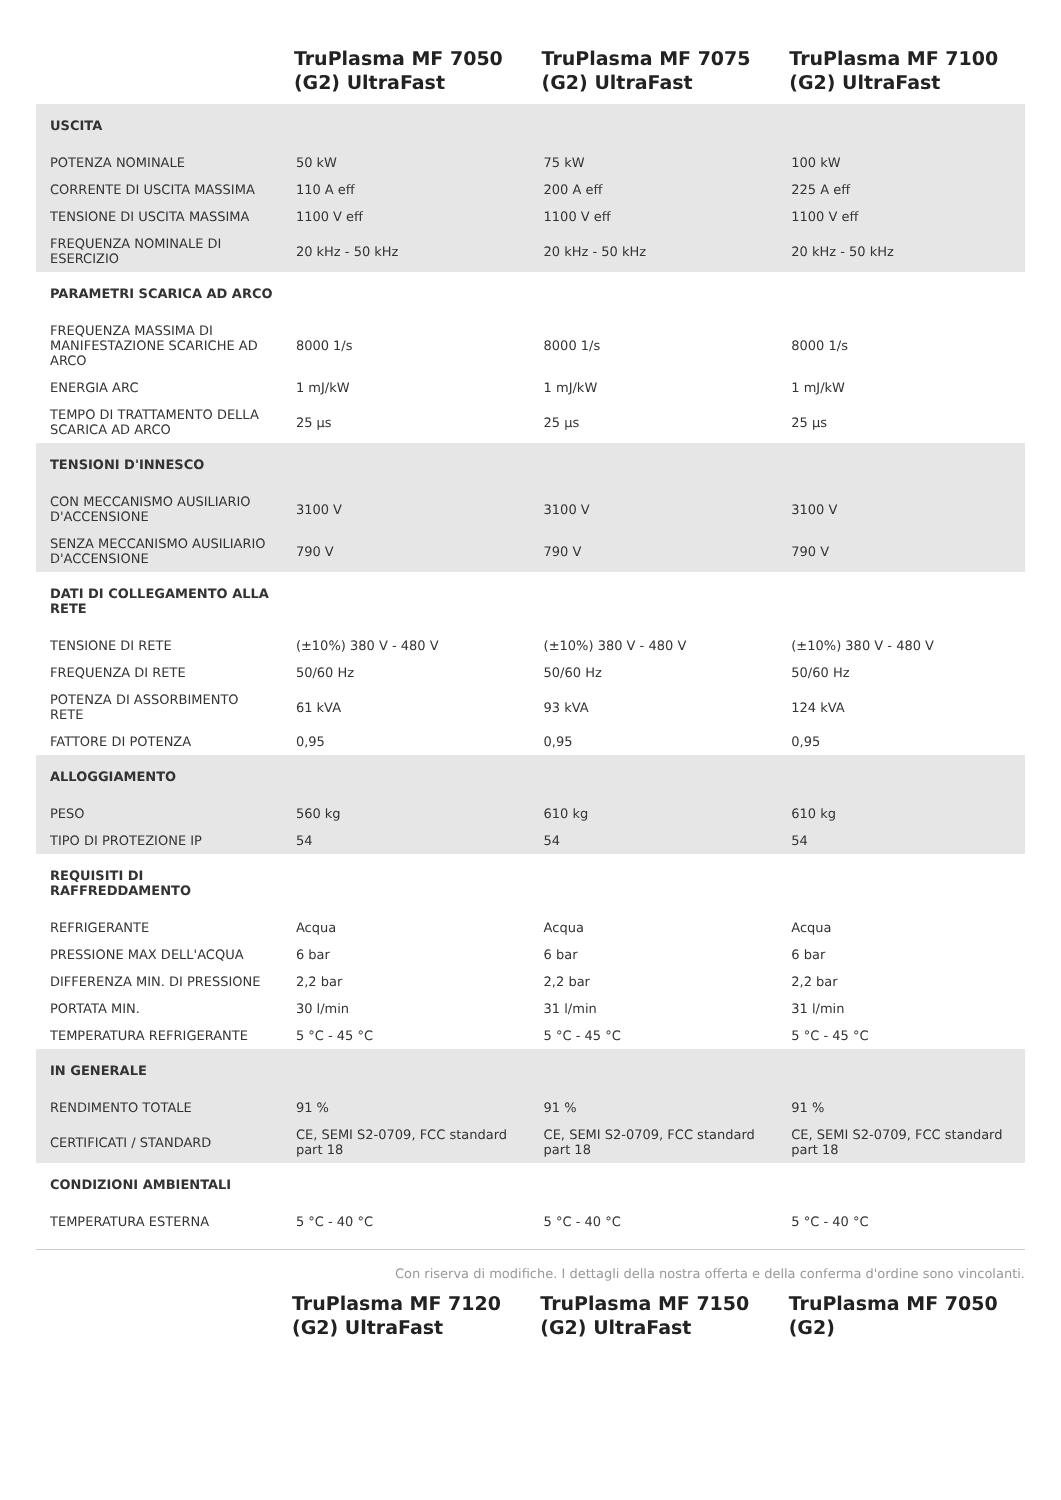| | TruPlasma MF 7050 (G2) UltraFast | TruPlasma MF 7075 (G2) UltraFast | TruPlasma MF 7100 (G2) UltraFast |
| --- | --- | --- | --- |
| USCITA | | | |
| POTENZA NOMINALE | 50 kW | 75 kW | 100 kW |
| CORRENTE DI USCITA MASSIMA | 110 A eff | 200 A eff | 225 A eff |
| TENSIONE DI USCITA MASSIMA | 1100 V eff | 1100 V eff | 1100 V eff |
| FREQUENZA NOMINALE DI ESERCIZIO | 20 kHz - 50 kHz | 20 kHz - 50 kHz | 20 kHz - 50 kHz |
| PARAMETRI SCARICA AD ARCO | | | |
| FREQUENZA MASSIMA DI MANIFESTAZIONE SCARICHE AD ARCO | 8000 1/s | 8000 1/s | 8000 1/s |
| ENERGIA ARC | 1 mJ/kW | 1 mJ/kW | 1 mJ/kW |
| TEMPO DI TRATTAMENTO DELLA SCARICA AD ARCO | 25 µs | 25 µs | 25 µs |
| TENSIONI D'INNESCO | | | |
| CON MECCANISMO AUSILIARIO D'ACCENSIONE | 3100 V | 3100 V | 3100 V |
| SENZA MECCANISMO AUSILIARIO D'ACCENSIONE | 790 V | 790 V | 790 V |
| DATI DI COLLEGAMENTO ALLA RETE | | | |
| TENSIONE DI RETE | (±10%) 380 V - 480 V | (±10%) 380 V - 480 V | (±10%) 380 V - 480 V |
| FREQUENZA DI RETE | 50/60 Hz | 50/60 Hz | 50/60 Hz |
| POTENZA DI ASSORBIMENTO RETE | 61 kVA | 93 kVA | 124 kVA |
| FATTORE DI POTENZA | 0,95 | 0,95 | 0,95 |
| ALLOGGIAMENTO | | | |
| PESO | 560 kg | 610 kg | 610 kg |
| TIPO DI PROTEZIONE IP | 54 | 54 | 54 |
| REQUISITI DI RAFFREDDAMENTO | | | |
| REFRIGERANTE | Acqua | Acqua | Acqua |
| PRESSIONE MAX DELL'ACQUA | 6 bar | 6 bar | 6 bar |
| DIFFERENZA MIN. DI PRESSIONE | 2,2 bar | 2,2 bar | 2,2 bar |
| PORTATA MIN. | 30 l/min | 31 l/min | 31 l/min |
| TEMPERATURA REFRIGERANTE | 5 °C - 45 °C | 5 °C - 45 °C | 5 °C - 45 °C |
| IN GENERALE | | | |
| RENDIMENTO TOTALE | 91 % | 91 % | 91 % |
| CERTIFICATI / STANDARD | CE, SEMI S2-0709, FCC standard part 18 | CE, SEMI S2-0709, FCC standard part 18 | CE, SEMI S2-0709, FCC standard part 18 |
| CONDIZIONI AMBIENTALI | | | |
| TEMPERATURA ESTERNA | 5 °C - 40 °C | 5 °C - 40 °C | 5 °C - 40 °C |
Con riserva di modifiche. I dettagli della nostra offerta e della conferma d'ordine sono vincolanti.
| | TruPlasma MF 7120 (G2) UltraFast | TruPlasma MF 7150 (G2) UltraFast | TruPlasma MF 7050 (G2) |
| --- | --- | --- | --- |